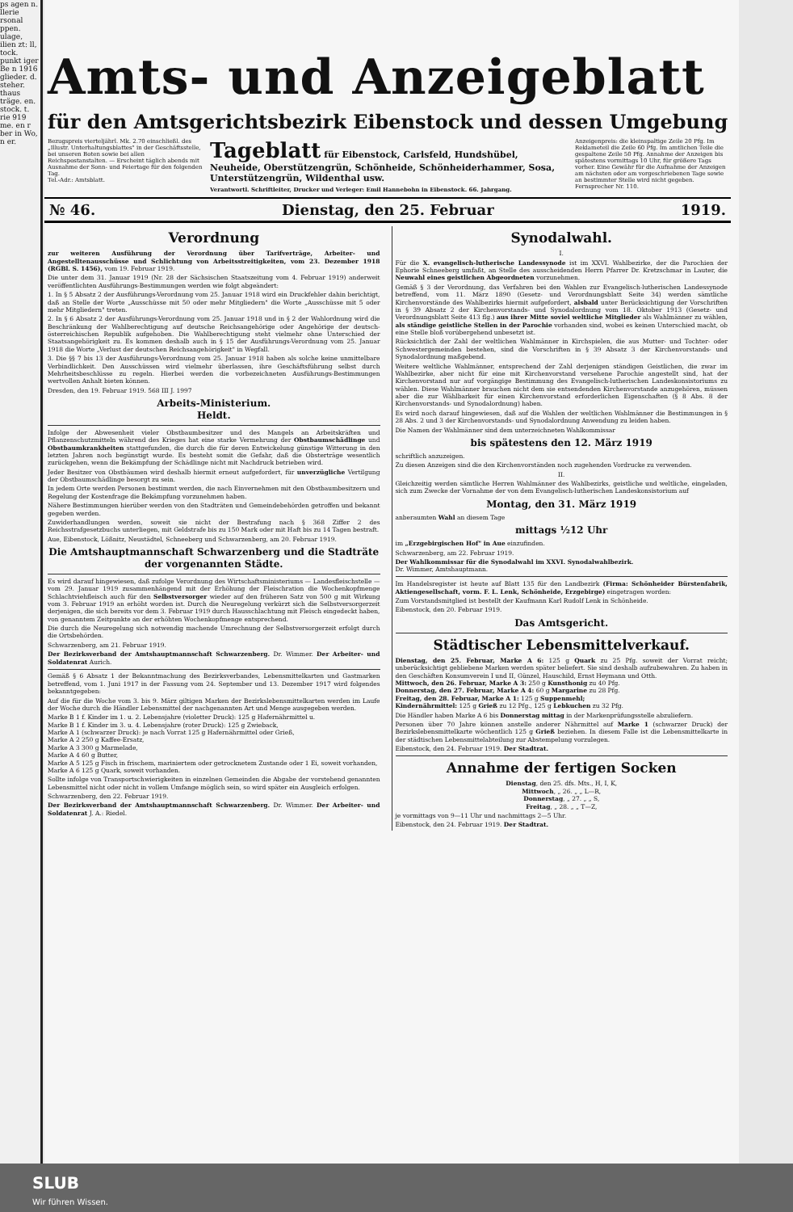ps agen n. llerie rsonal ppen. ulage, ilien zt: ll, tock. punkt iger Be n 1916 glieder. d. steher. thaus träge. en. stock. t. rie 919 me. en r ber in Wo, n er.
Amts- und Anzeigeblatt
für den Amtsgerichtsbezirk Eibenstock und dessen Umgebung
Bezugspreis vierteljährl. Mk. 2.70 einschließl. des „Illustr. Unterhaltungsblattes" in der Geschäftsstelle, bei unseren Boten sowie bei allen Reichspostanstalten. — Erscheint täglich abends mit Ausnahme der Sonn- und Feiertage für den folgenden Tag.
Tel.-Adr.: Amtsblatt.
Tageblatt für Eibenstock, Carlsfeld, Hundshübel, Neuheide, Oberstützengrün, Schönheide, Schönheiderhammer, Sosa, Unterstützengrün, Wildenthal usw.
Verantwortl. Schriftleiter, Drucker und Verleger: Emil Hannebohn in Eibenstock. 66. Jahrgang.
Anzeigenpreis: die kleinspaltige Zeile 20 Pfg. Im Reklameteil die Zeile 60 Pfg. Im amtlichen Teile die gespaltene Zeile 50 Pfg. Annahme der Anzeigen bis spätestens vormittags 10 Uhr, für größere Tags vorher. Eine Gewähr für die Aufnahme der Anzeigen am nächsten oder am vorgeschriebenen Tage sowie an bestimmter Stelle wird nicht gegeben. Fernsprecher Nr. 110.
№ 46. Dienstag, den 25. Februar 1919.
Verordnung
zur weiteren Ausführung der Verordnung über Tarifverträge, Arbeiter- und Angestelltenausschüsse und Schlichtung von Arbeitsstreitigkeiten, vom 23. Dezember 1918 (RGBl. S. 1456), vom 19. Februar 1919.
Die unter dem 31. Januar 1919 (Nr. 28 der Sächsischen Staatszeitung vom 4. Februar 1919) anderweit veröffentlichten Ausführungs-Bestimmungen werden wie folgt abgeändert:
1. In § 5 Absatz 2 der Ausführungs-Verordnung vom 25. Januar 1918 wird ein Druckfehler dahin berichtigt, daß an Stelle der Worte „Ausschüsse mit 50 oder mehr Mitgliedern" die Worte „Ausschüsse mit 5 oder mehr Mitgliedern" treten.
2. In § 6 Absatz 2 der Ausführungs-Verordnung vom 25. Januar 1918 und in § 2 der Wahlordnung wird die Beschränkung der Wahlberechtigung auf deutsche Reichsangehörige oder Angehörige der deutsch-österreichischen Republik aufgehoben. Die Wahlberechtigung steht vielmehr ohne Unterschied der Staatsangehörigkeit zu. Es kommen deshalb auch in § 15 der Ausführungs-Verordnung vom 25. Januar 1918 die Worte „Verlust der deutschen Reichsangehörigkeit" in Wegfall.
3. Die §§ 7 bis 13 der Ausführungs-Verordnung vom 25. Januar 1918 haben als solche keine unmittelbare Verbindlichkeit. Den Ausschüssen wird vielmehr überlassen, ihre Geschäftsführung selbst durch Mehrheitsbeschlüsse zu regeln. Hierbei werden die vorbezeichneten Ausführungs-Bestimmungen wertvollen Anhalt bieten können.
Dresden, den 19. Februar 1919. 568 III J. 1997
Arbeits-Ministerium.
Heldt.
Infolge der Abwesenheit vieler Obstbaumbesitzer und des Mangels an Arbeitskräften und Pflanzenschutzmitteln während des Krieges hat eine starke Vermehrung der Obstbaumschädlinge und Obstbaumkrankheiten stattgefunden, die durch die für deren Entwickelung günstige Witterung in den letzten Jahren noch begünstigt wurde. Es besteht somit die Gefahr, daß die Obsterträge wesentlich zurückgehen, wenn die Bekämpfung der Schädlinge nicht mit Nachdruck betrieben wird.
Jeder Besitzer von Obstbäumen wird deshalb hiermit erneut aufgefordert, für unverzügliche Vertilgung der Obstbaumschädlinge besorgt zu sein.
In jedem Orte werden Personen bestimmt werden, die nach Einvernehmen mit den Obstbaumbesitzern und Regelung der Kostenfrage die Bekämpfung vorzunehmen haben.
Nähere Bestimmungen hierüber werden von den Stadträten und Gemeindebehörden getroffen und bekannt gegeben werden.
Zuwiderhandlungen werden, soweit sie nicht der Bestrafung nach § 368 Ziffer 2 des Reichsstrafgesetzbuchs unterliegen, mit Geldstrafe bis zu 150 Mark oder mit Haft bis zu 14 Tagen bestraft.
Aue, Eibenstock, Lößnitz, Neustädtel, Schneeberg und Schwarzenberg, am 20. Februar 1919.
Die Amtshauptmannschaft Schwarzenberg und die Stadträte der vorgenannten Städte.
Es wird darauf hingewiesen, daß zufolge Verordnung des Wirtschaftsministeriums — Landesfleischstelle — vom 29. Januar 1919 zusammenhängend mit der Erhöhung der Fleischration die Wochenkopfmenge Schlachtviehfleisch auch für den Selbstversorger wieder auf den früheren Satz von 500 g mit Wirkung vom 3. Februar 1919 an erhöht worden ist. Durch die Neuregelung verkürzt sich die Selbstversorgerzeit derjenigen, die sich bereits vor dem 3. Februar 1919 durch Hausschlachtung mit Fleisch eingedeckt haben, von genanntem Zeitpunkte an der erhöhten Wochenkopfmenge entsprechend.
Die durch die Neuregelung sich notwendig machende Umrechnung der Selbstversorgerzeit erfolgt durch die Ortsbehörden.
Schwarzenberg, am 21. Februar 1919.
Der Bezirksverband der Amtshauptmannschaft Schwarzenberg. Dr. Wimmer. Der Arbeiter- und Soldatenrat Aurich.
Gemäß § 6 Absatz 1 der Bekanntmachung des Bezirksverbandes, Lebensmittelkarten und Gastmarken betreffend, vom 1. Juni 1917 in der Fassung vom 24. September und 13. Dezember 1917 wird folgendes bekanntgegeben:
Auf die für die Woche vom 3. bis 9. März giltigen Marken der Bezirkslebensmittelkarten werden im Laufe der Woche durch die Händler Lebensmittel der nachgenannten Art und Menge ausgegeben werden.
Marke B 1 f. Kinder im 1. u. 2. Lebensjahre (violetter Druck): 125 g Hafernährmittel u.
Marke B 1 f. Kinder im 3. u. 4. Lebensjahre (roter Druck): 125 g Zwieback,
Marke A 1 (schwarzer Druck): je nach Vorrat 125 g Hafernährmittel oder Grieß,
Marke A 2 250 g Kaffee-Ersatz,
Marke A 3 300 g Marmelade,
Marke A 4 60 g Butter,
Marke A 5 125 g Fisch in frischem, mariniertem oder getrocknetem Zustande oder 1 Ei, soweit vorhanden,
Marke A 6 125 g Quark, soweit vorhanden.
Sollte infolge von Transportschwierigkeiten in einzelnen Gemeinden die Abgabe der vorstehend genannten Lebensmittel nicht oder nicht in vollem Umfange möglich sein, so wird später ein Ausgleich erfolgen.
Schwarzenberg, den 22. Februar 1919.
Der Bezirksverband der Amtshauptmannschaft Schwarzenberg. Dr. Wimmer. Der Arbeiter- und Soldatenrat J. A.: Riedel.
Synodalwahl.
I.
Für die X. evangelisch-lutherische Landessynode ist im XXVI. Wahlbezirke, der die Parochien der Ephorie Schneeberg umfaßt, an Stelle des ausscheidenden Herrn Pfarrer Dr. Kretzschmar in Lauter, die Neuwahl eines geistlichen Abgeordneten vorzunehmen.
Gemäß § 3 der Verordnung, das Verfahren bei den Wahlen zur Evangelisch-lutherischen Landessynode betreffend, vom 11. März 1890 (Gesetz- und Verordnungsblatt Seite 34) werden sämtliche Kirchenvorstände des Wahlbezirks hiermit aufgefordert, alsbald unter Berücksichtigung der Vorschriften in § 39 Absatz 2 der Kirchenvorstands- und Synodalordnung vom 18. Oktober 1913 (Gesetz- und Verordnungsblatt Seite 413 flg.) aus ihrer Mitte soviel weltliche Mitglieder als Wahlmänner zu wählen, als ständige geistliche Stellen in der Parochie vorhanden sind, wobei es keinen Unterschied macht, ob eine Stelle bloß vorübergehend unbesetzt ist.
Rücksichtlich der Zahl der weltlichen Wahlmänner in Kirchspielen, die aus Mutter- und Tochter- oder Schwestergemeinden bestehen, sind die Vorschriften in § 39 Absatz 3 der Kirchenvorstands- und Synodalordnung maßgebend.
Weitere weltliche Wahlmänner, entsprechend der Zahl derjenigen ständigen Geistlichen, die zwar im Wahlbezirke, aber nicht für eine mit Kirchenvorstand versehene Parochie angestellt sind, hat der Kirchenvorstand nur auf vorgängige Bestimmung des Evangelisch-lutherischen Landeskonsistoriums zu wählen. Diese Wahlmänner brauchen nicht dem sie entsendenden Kirchenvorstande anzugehören, müssen aber die zur Wählbarkeit für einen Kirchenvorstand erforderlichen Eigenschaften (§ 8 Abs. 8 der Kirchenvorstands- und Synodalordnung) haben.
Es wird noch darauf hingewiesen, daß auf die Wahlen der weltlichen Wahlmänner die Bestimmungen in § 28 Abs. 2 und 3 der Kirchenvorstands- und Synodalordnung Anwendung zu leiden haben.
Die Namen der Wahlmänner sind dem unterzeichneten Wahlkommissar
bis spätestens den 12. März 1919
schriftlich anzuzeigen.
Zu diesen Anzeigen sind die den Kirchenvorständen noch zugehenden Vordrucke zu verwenden.
II.
Gleichzeitig werden sämtliche Herren Wahlmänner des Wahlbezirks, geistliche und weltliche, eingeladen, sich zum Zwecke der Vornahme der von dem Evangelisch-lutherischen Landeskonsistorium auf
Montag, den 31. März 1919
anberaumten Wahl an diesem Tage
mittags ½12 Uhr
im „Erzgebirgischen Hof" in Aue einzufinden.
Schwarzenberg, am 22. Februar 1919.
Der Wahlkommissar für die Synodalwahl im XXVI. Synodalwahlbezirk.
Dr. Wimmer, Amtshauptmann.
Im Handelsregister ist heute auf Blatt 135 für den Landbezirk (Firma: Schönheider Bürstenfabrik, Aktiengesellschaft, vorm. F. L. Lenk, Schönheide, Erzgebirge) eingetragen worden:
Zum Vorstandsmitglied ist bestellt der Kaufmann Karl Rudolf Lenk in Schönheide.
Eibenstock, den 20. Februar 1919.
Das Amtsgericht.
Städtischer Lebensmittelverkauf.
Dienstag, den 25. Februar, Marke A 6: 125 g Quark zu 25 Pfg. soweit der Vorrat reicht; unberücksichtigt gebliebene Marken werden später beliefert. Sie sind deshalb aufzubewahren. Zu haben in den Geschäften Konsumverein I und II, Günzel, Hauschild, Ernst Heymann und Otth.
Mittwoch, den 26. Februar, Marke A 3: 250 g Kunsthonig zu 40 Pfg.
Donnerstag, den 27. Februar, Marke A 4: 60 g Margarine zu 28 Pfg.
Freitag, den 28. Februar, Marke A 1: 125 g Suppenmehl;
Kindernährmittel: 125 g Grieß zu 12 Pfg., 125 g Lebkuchen zu 32 Pfg.
Die Händler haben Marke A 6 bis Donnerstag mittag in der Markenprüfungsstelle abzuliefern.
Personen über 70 Jahre können anstelle anderer Nährmittel auf Marke 1 (schwarzer Druck) der Bezirkslebensmittelkarte wöchentlich 125 g Grieß beziehen. In diesem Falle ist die Lebensmittelkarte in der städtischen Lebensmittelabteilung zur Abstempelung vorzulegen.
Eibenstock, den 24. Februar 1919. Der Stadtrat.
Annahme der fertigen Socken
Dienstag, den 25. dfs. Mts., H, I, K,
Mittwoch, „ 26. „ „ L—R,
Donnerstag, „ 27. „ „ S,
Freitag, „ 28. „ „ T—Z,
je vormittags von 9—11 Uhr und nachmittags 2—5 Uhr.
Eibenstock, den 24. Februar 1919. Der Stadtrat.
SLUB
Wir führen Wissen.